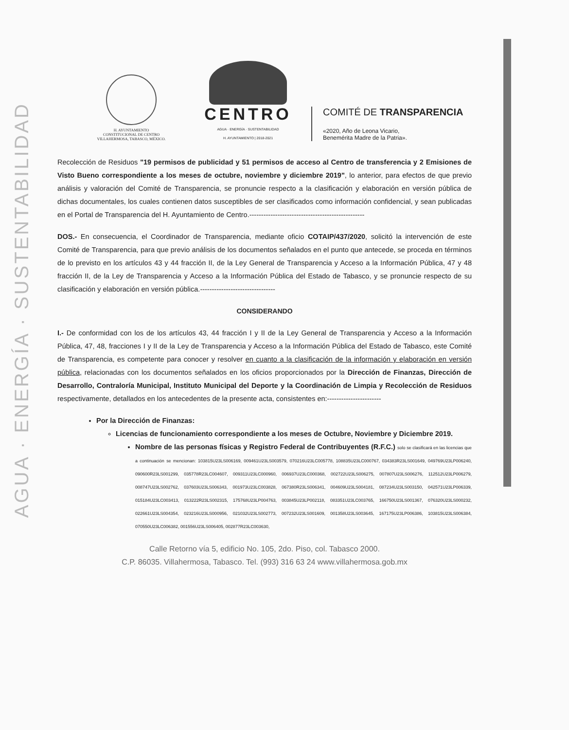AGUA · ENERGÍA · SUSTENTABILIDAD
H. AYUNTAMIENTO
CONSTITUCIONAL DE CENTRO
VILLAHERMOSA, TABASCO, MÉXICO.
CENTRO
AGUA · ENERGÍA · SUSTENTABILIDAD
H. AYUNTAMIENTO | 2018-2021
COMITÉ DE TRANSPARENCIA
«2020, Año de Leona Vicario,
Benemérita Madre de la Patria».
Recolección de Residuos "19 permisos de publicidad y 51 permisos de acceso al Centro de transferencia y 2 Emisiones de Visto Bueno correspondiente a los meses de octubre, noviembre y diciembre 2019", lo anterior, para efectos de que previo análisis y valoración del Comité de Transparencia, se pronuncie respecto a la clasificación y elaboración en versión pública de dichas documentales, los cuales contienen datos susceptibles de ser clasificados como información confidencial, y sean publicadas en el Portal de Transparencia del H. Ayuntamiento de Centro.-------------------------------------------------
DOS.- En consecuencia, el Coordinador de Transparencia, mediante oficio COTAIP/437/2020, solicitó la intervención de este Comité de Transparencia, para que previo análisis de los documentos señalados en el punto que antecede, se proceda en términos de lo previsto en los artículos 43 y 44 fracción II, de la Ley General de Transparencia y Acceso a la Información Pública, 47 y 48 fracción II, de la Ley de Transparencia y Acceso a la Información Pública del Estado de Tabasco, y se pronuncie respecto de su clasificación y elaboración en versión pública.--------------------------------
CONSIDERANDO
I.- De conformidad con los de los artículos 43, 44 fracción I y II de la Ley General de Transparencia y Acceso a la Información Pública, 47, 48, fracciones I y II de la Ley de Transparencia y Acceso a la Información Pública del Estado de Tabasco, este Comité de Transparencia, es competente para conocer y resolver en cuanto a la clasificación de la información y elaboración en versión pública, relacionadas con los documentos señalados en los oficios proporcionados por la Dirección de Finanzas, Dirección de Desarrollo, Contraloría Municipal, Instituto Municipal del Deporte y la Coordinación de Limpia y Recolección de Residuos respectivamente, detallados en los antecedentes de la presente acta, consistentes en:-----------------------
Por la Dirección de Finanzas:
Licencias de funcionamiento correspondiente a los meses de Octubre, Noviembre y Diciembre 2019.
Nombre de las personas físicas y Registro Federal de Contribuyentes (R.F.C.) solo se clasificará en las licencias que a continuación se mencionan: 103815U23LS006169, 009461U23LS003579, 070216U23LC005778, 108835U23LC000767, 034383R23LS001649, 049769U23LP006240, 090600R23LS001299, 035778R23LC004607, 009311U23LC000960, 006937U23LC000368, 002722U23LS006275, 007807U23LS006276, 112512U23LP006279, 008747U23LS002762, 037603U23LS006343, 001973U23LC003828, 067380R23LS006341, 004609U23LS004181, 087234U23LS003150, 042571U23LP006339, 015184U23LC003413, 013222R23LS002315, 175768U23LP004763, 003845U23LP002118, 083351U23LC003765, 166750U23LS001367, 076320U23LS000232, 022661U23LS004354, 023216U23LS000956, 021032U23LS002773, 007232U23LS001609, 001358U23LS003645, 167175U23LP006386, 103815U23LS006384, 070550U23LC006382, 001556U23LS006405, 002877R23LC003630,
Calle Retorno vía 5, edificio No. 105, 2do. Piso, col. Tabasco 2000.
C.P. 86035. Villahermosa, Tabasco. Tel. (993) 316 63 24 www.villahermosa.gob.mx